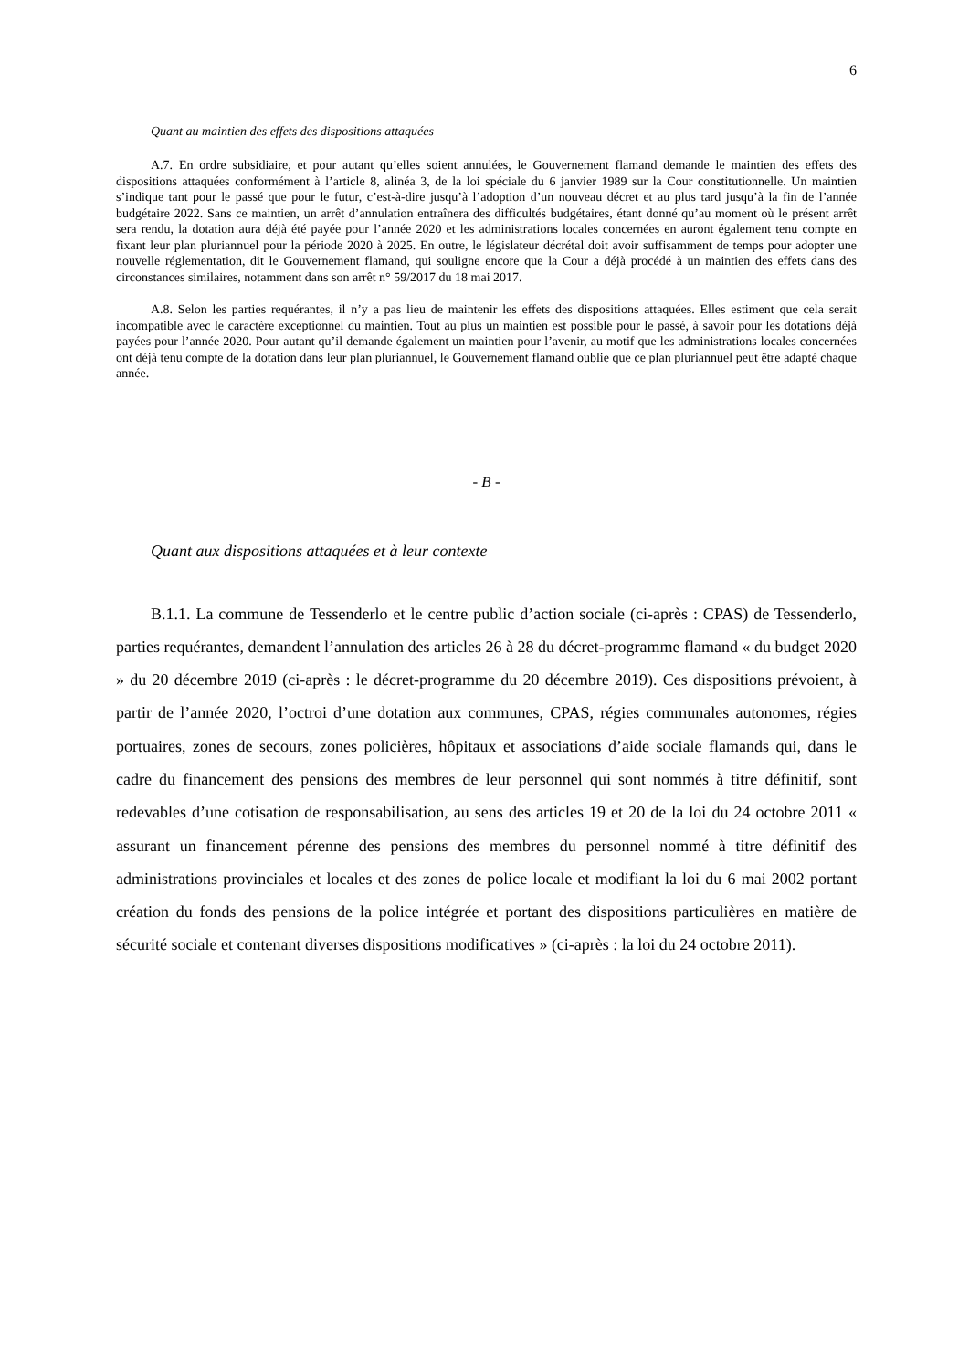6
Quant au maintien des effets des dispositions attaquées
A.7. En ordre subsidiaire, et pour autant qu’elles soient annulées, le Gouvernement flamand demande le maintien des effets des dispositions attaquées conformément à l’article 8, alinéa 3, de la loi spéciale du 6 janvier 1989 sur la Cour constitutionnelle. Un maintien s’indique tant pour le passé que pour le futur, c’est-à-dire jusqu’à l’adoption d’un nouveau décret et au plus tard jusqu’à la fin de l’année budgétaire 2022. Sans ce maintien, un arrêt d’annulation entraînera des difficultés budgétaires, étant donné qu’au moment où le présent arrêt sera rendu, la dotation aura déjà été payée pour l’année 2020 et les administrations locales concernées en auront également tenu compte en fixant leur plan pluriannuel pour la période 2020 à 2025. En outre, le législateur décrétal doit avoir suffisamment de temps pour adopter une nouvelle réglementation, dit le Gouvernement flamand, qui souligne encore que la Cour a déjà procédé à un maintien des effets dans des circonstances similaires, notamment dans son arrêt n° 59/2017 du 18 mai 2017.
A.8. Selon les parties requérantes, il n’y a pas lieu de maintenir les effets des dispositions attaquées. Elles estiment que cela serait incompatible avec le caractère exceptionnel du maintien. Tout au plus un maintien est possible pour le passé, à savoir pour les dotations déjà payées pour l’année 2020. Pour autant qu’il demande également un maintien pour l’avenir, au motif que les administrations locales concernées ont déjà tenu compte de la dotation dans leur plan pluriannuel, le Gouvernement flamand oublie que ce plan pluriannuel peut être adapté chaque année.
- B -
Quant aux dispositions attaquées et à leur contexte
B.1.1. La commune de Tessenderlo et le centre public d’action sociale (ci-après : CPAS) de Tessenderlo, parties requérantes, demandent l’annulation des articles 26 à 28 du décret-programme flamand « du budget 2020 » du 20 décembre 2019 (ci-après : le décret-programme du 20 décembre 2019). Ces dispositions prévoient, à partir de l’année 2020, l’octroi d’une dotation aux communes, CPAS, régies communales autonomes, régies portuaires, zones de secours, zones policières, hôpitaux et associations d’aide sociale flamands qui, dans le cadre du financement des pensions des membres de leur personnel qui sont nommés à titre définitif, sont redevables d’une cotisation de responsabilisation, au sens des articles 19 et 20 de la loi du 24 octobre 2011 « assurant un financement pérenne des pensions des membres du personnel nommé à titre définitif des administrations provinciales et locales et des zones de police locale et modifiant la loi du 6 mai 2002 portant création du fonds des pensions de la police intégrée et portant des dispositions particulières en matière de sécurité sociale et contenant diverses dispositions modificatives » (ci-après : la loi du 24 octobre 2011).